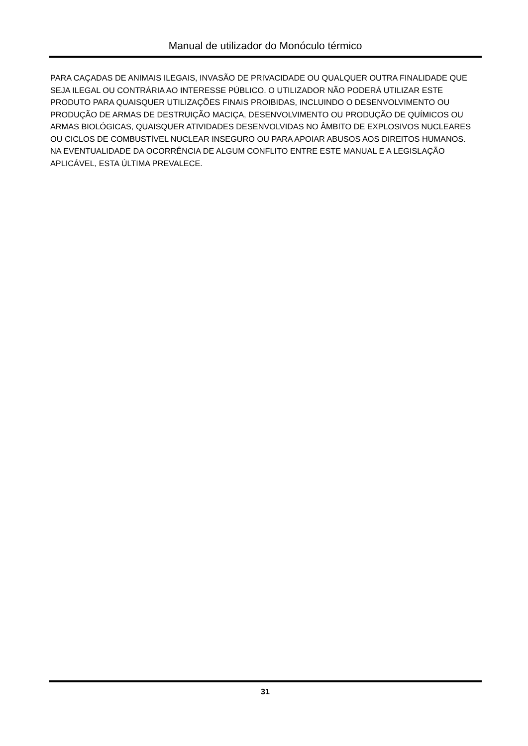Manual de utilizador do Monóculo térmico
PARA CAÇADAS DE ANIMAIS ILEGAIS, INVASÃO DE PRIVACIDADE OU QUALQUER OUTRA FINALIDADE QUE SEJA ILEGAL OU CONTRÁRIA AO INTERESSE PÚBLICO. O UTILIZADOR NÃO PODERÁ UTILIZAR ESTE PRODUTO PARA QUAISQUER UTILIZAÇÕES FINAIS PROIBIDAS, INCLUINDO O DESENVOLVIMENTO OU PRODUÇÃO DE ARMAS DE DESTRUIÇÃO MACIÇA, DESENVOLVIMENTO OU PRODUÇÃO DE QUÍMICOS OU ARMAS BIOLÓGICAS, QUAISQUER ATIVIDADES DESENVOLVIDAS NO ÂMBITO DE EXPLOSIVOS NUCLEARES OU CICLOS DE COMBUSTÍVEL NUCLEAR INSEGURO OU PARA APOIAR ABUSOS AOS DIREITOS HUMANOS.
NA EVENTUALIDADE DA OCORRÊNCIA DE ALGUM CONFLITO ENTRE ESTE MANUAL E A LEGISLAÇÃO APLICÁVEL, ESTA ÚLTIMA PREVALECE.
31